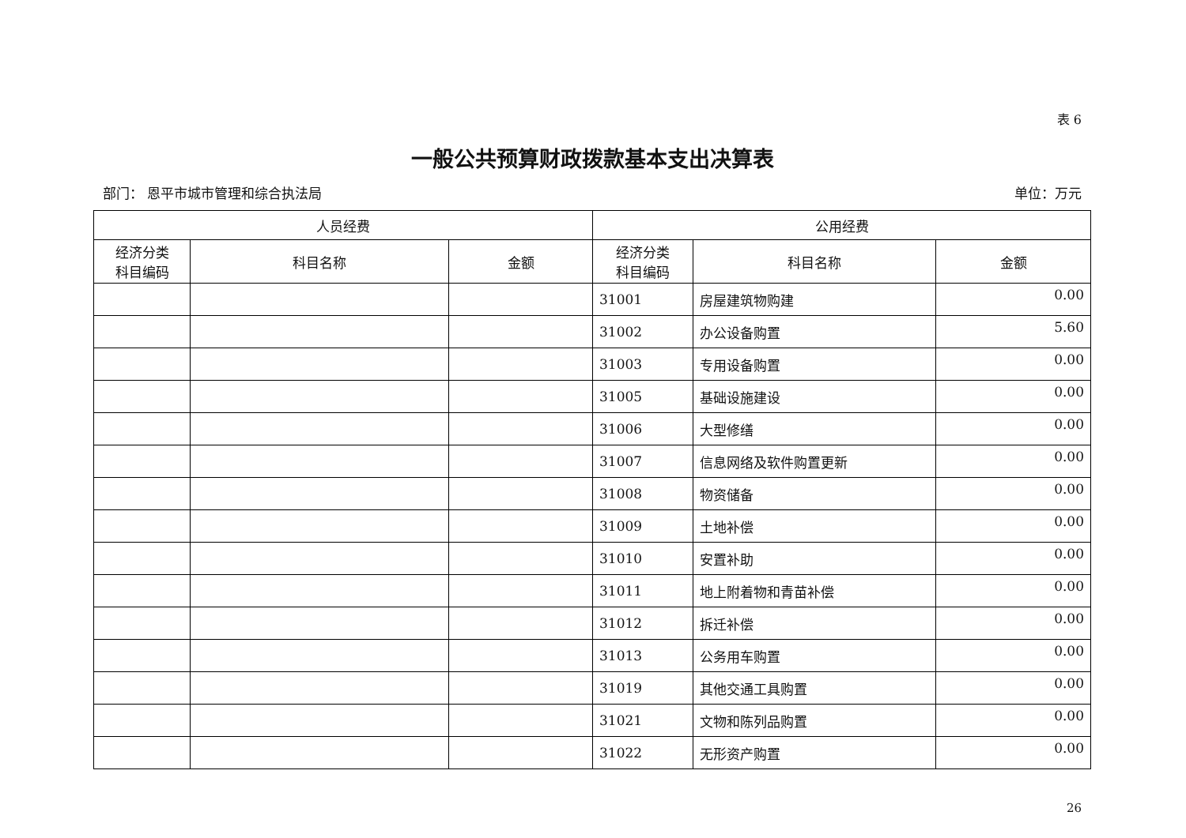表 6
一般公共预算财政拨款基本支出决算表
部门： 恩平市城市管理和综合执法局 单位：万元
| 人员经费 | | | 公用经费 | | |
| --- | --- | --- | --- | --- | --- |
| 经济分类 科目编码 | 科目名称 | 金额 | 经济分类 科目编码 | 科目名称 | 金额 |
| | | | 31001 | 房屋建筑物购建 | 0.00 |
| | | | 31002 | 办公设备购置 | 5.60 |
| | | | 31003 | 专用设备购置 | 0.00 |
| | | | 31005 | 基础设施建设 | 0.00 |
| | | | 31006 | 大型修缮 | 0.00 |
| | | | 31007 | 信息网络及软件购置更新 | 0.00 |
| | | | 31008 | 物资储备 | 0.00 |
| | | | 31009 | 土地补偿 | 0.00 |
| | | | 31010 | 安置补助 | 0.00 |
| | | | 31011 | 地上附着物和青苗补偿 | 0.00 |
| | | | 31012 | 拆迁补偿 | 0.00 |
| | | | 31013 | 公务用车购置 | 0.00 |
| | | | 31019 | 其他交通工具购置 | 0.00 |
| | | | 31021 | 文物和陈列品购置 | 0.00 |
| | | | 31022 | 无形资产购置 | 0.00 |
26